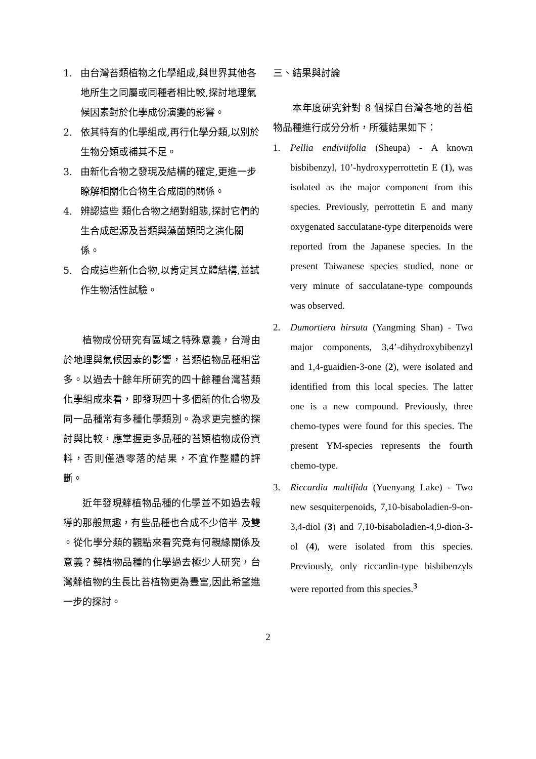1. 由台灣苔類植物之化學組成,與世界其他各地所生之同屬或同種者相比較,探討地理氣候因素對於化學成份演變的影響。
2. 依其特有的化學組成,再行化學分類,以別於生物分類或補其不足。
3. 由新化合物之發現及結構的確定,更進一步瞭解相關化合物生合成間的關係。
4. 辨認這些 類化合物之絕對組態,探討它們的生合成起源及苔類與藻菌類間之演化關係。
5. 合成這些新化合物,以肯定其立體結構,並試作生物活性試驗。
植物成份研究有區域之特殊意義，台灣由於地理與氣候因素的影響，苔類植物品種相當多。以過去十餘年所研究的四十餘種台灣苔類化學組成來看，即發現四十多個新的化合物及同一品種常有多種化學類別。為求更完整的探討與比較，應掌握更多品種的苔類植物成份資料，否則僅憑零落的結果，不宜作整體的評斷。
近年發現蘚植物品種的化學並不如過去報導的那般無趣，有些品種也合成不少倍半 及雙 。從化學分類的觀點來看究竟有何親緣關係及意義？蘚植物品種的化學過去極少人研究，台灣蘚植物的生長比苔植物更為豐富,因此希望進一步的探討。
三、結果與討論
本年度研究針對 8 個採自台灣各地的苔植物品種進行成分分析，所獲結果如下：
1. Pellia endiviifolia (Sheupa) - A known bisbibenzyl, 10’-hydroxyperrottetin E (1), was isolated as the major component from this species. Previously, perrottetin E and many oxygenated sacculatane-type diterpenoids were reported from the Japanese species. In the present Taiwanese species studied, none or very minute of sacculatane-type compounds was observed.
2. Dumortiera hirsuta (Yangming Shan) - Two major components, 3,4’-dihydroxybibenzyl and 1,4-guaidien-3-one (2), were isolated and identified from this local species. The latter one is a new compound. Previously, three chemo-types were found for this species. The present YM-species represents the fourth chemo-type.
3. Riccardia multifida (Yuenyang Lake) - Two new sesquiterpenoids, 7,10-bisaboladien-9-on-3,4-diol (3) and 7,10-bisaboladien-4,9-dion-3-ol (4), were isolated from this species. Previously, only riccardin-type bisbibenzyls were reported from this species.<sup>3</sup>
2